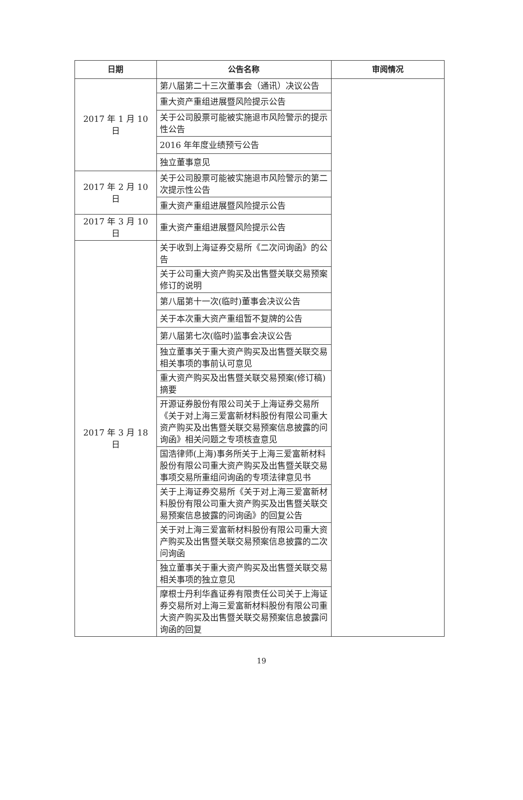| 日期 | 公告名称 | 审阅情况 |
| --- | --- | --- |
| 2017 年 1 月 10 日 | 第八届第二十三次董事会（通讯）决议公告 | |
| | 重大资产重组进展暨风险提示公告 | |
| | 关于公司股票可能被实施退市风险警示的提示性公告 | |
| | 2016 年年度业绩预亏公告 | |
| | 独立董事意见 | |
| 2017 年 2 月 10 日 | 关于公司股票可能被实施退市风险警示的第二次提示性公告 | |
| | 重大资产重组进展暨风险提示公告 | |
| 2017 年 3 月 10 日 | 重大资产重组进展暨风险提示公告 | |
| 2017 年 3 月 18 日 | 关于收到上海证券交易所《二次问询函》的公告 | |
| | 关于公司重大资产购买及出售暨关联交易预案修订的说明 | |
| | 第八届第十一次(临时)董事会决议公告 | |
| | 关于本次重大资产重组暂不复牌的公告 | |
| | 第八届第七次(临时)监事会决议公告 | |
| | 独立董事关于重大资产购买及出售暨关联交易相关事项的事前认可意见 | |
| | 重大资产购买及出售暨关联交易预案(修订稿)摘要 | |
| | 开源证券股份有限公司关于上海证券交易所《关于对上海三爱富新材料股份有限公司重大资产购买及出售暨关联交易预案信息披露的问询函》相关问题之专项核查意见 | |
| | 国浩律师(上海)事务所关于上海三爱富新材料股份有限公司重大资产购买及出售暨关联交易事项交易所重组问询函的专项法律意见书 | |
| | 关于上海证券交易所《关于对上海三爱富新材料股份有限公司重大资产购买及出售暨关联交易预案信息披露的问询函》的回复公告 | |
| | 关于对上海三爱富新材料股份有限公司重大资产购买及出售暨关联交易预案信息披露的二次问询函 | |
| | 独立董事关于重大资产购买及出售暨关联交易相关事项的独立意见 | |
| | 摩根士丹利华鑫证券有限责任公司关于上海证券交易所对上海三爱富新材料股份有限公司重大资产购买及出售暨关联交易预案信息披露问询函的回复 | |
19